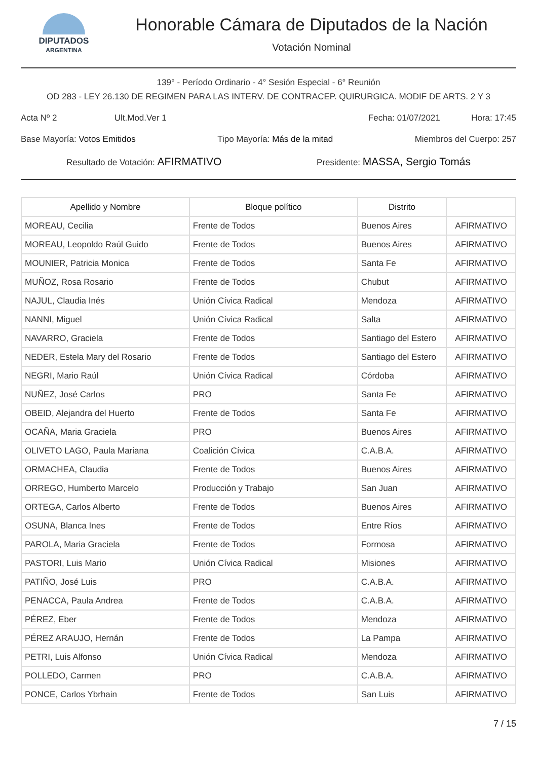DIPUTADOS
ARGENTINA
Honorable Cámara de Diputados de la Nación
Votación Nominal
139° - Período Ordinario - 4° Sesión Especial - 6° Reunión
OD 283 - LEY 26.130 DE REGIMEN PARA LAS INTERV. DE CONTRACEP. QUIRURGICA. MODIF DE ARTS. 2 Y 3
Acta Nº 2 Ult.Mod.Ver 1 Fecha: 01/07/2021 Hora: 17:45
Base Mayoría: Votos Emitidos Tipo Mayoría: Más de la mitad Miembros del Cuerpo: 257
Resultado de Votación: AFIRMATIVO Presidente: MASSA, Sergio Tomás
| Apellido y Nombre | Bloque político | Distrito | |
| --- | --- | --- | --- |
| MOREAU, Cecilia | Frente de Todos | Buenos Aires | AFIRMATIVO |
| MOREAU, Leopoldo Raúl Guido | Frente de Todos | Buenos Aires | AFIRMATIVO |
| MOUNIER, Patricia Monica | Frente de Todos | Santa Fe | AFIRMATIVO |
| MUÑOZ, Rosa Rosario | Frente de Todos | Chubut | AFIRMATIVO |
| NAJUL, Claudia Inés | Unión Cívica Radical | Mendoza | AFIRMATIVO |
| NANNI, Miguel | Unión Cívica Radical | Salta | AFIRMATIVO |
| NAVARRO, Graciela | Frente de Todos | Santiago del Estero | AFIRMATIVO |
| NEDER, Estela Mary del Rosario | Frente de Todos | Santiago del Estero | AFIRMATIVO |
| NEGRI, Mario Raúl | Unión Cívica Radical | Córdoba | AFIRMATIVO |
| NUÑEZ, José Carlos | PRO | Santa Fe | AFIRMATIVO |
| OBEID, Alejandra del Huerto | Frente de Todos | Santa Fe | AFIRMATIVO |
| OCAÑA, Maria Graciela | PRO | Buenos Aires | AFIRMATIVO |
| OLIVETO LAGO, Paula Mariana | Coalición Cívica | C.A.B.A. | AFIRMATIVO |
| ORMACHEA, Claudia | Frente de Todos | Buenos Aires | AFIRMATIVO |
| ORREGO, Humberto Marcelo | Producción y Trabajo | San Juan | AFIRMATIVO |
| ORTEGA, Carlos Alberto | Frente de Todos | Buenos Aires | AFIRMATIVO |
| OSUNA, Blanca Ines | Frente de Todos | Entre Ríos | AFIRMATIVO |
| PAROLA, Maria Graciela | Frente de Todos | Formosa | AFIRMATIVO |
| PASTORI, Luis Mario | Unión Cívica Radical | Misiones | AFIRMATIVO |
| PATIÑO, José Luis | PRO | C.A.B.A. | AFIRMATIVO |
| PENACCA, Paula Andrea | Frente de Todos | C.A.B.A. | AFIRMATIVO |
| PÉREZ, Eber | Frente de Todos | Mendoza | AFIRMATIVO |
| PÉREZ ARAUJO, Hernán | Frente de Todos | La Pampa | AFIRMATIVO |
| PETRI, Luis Alfonso | Unión Cívica Radical | Mendoza | AFIRMATIVO |
| POLLEDO, Carmen | PRO | C.A.B.A. | AFIRMATIVO |
| PONCE, Carlos Ybrhain | Frente de Todos | San Luis | AFIRMATIVO |
7 / 15